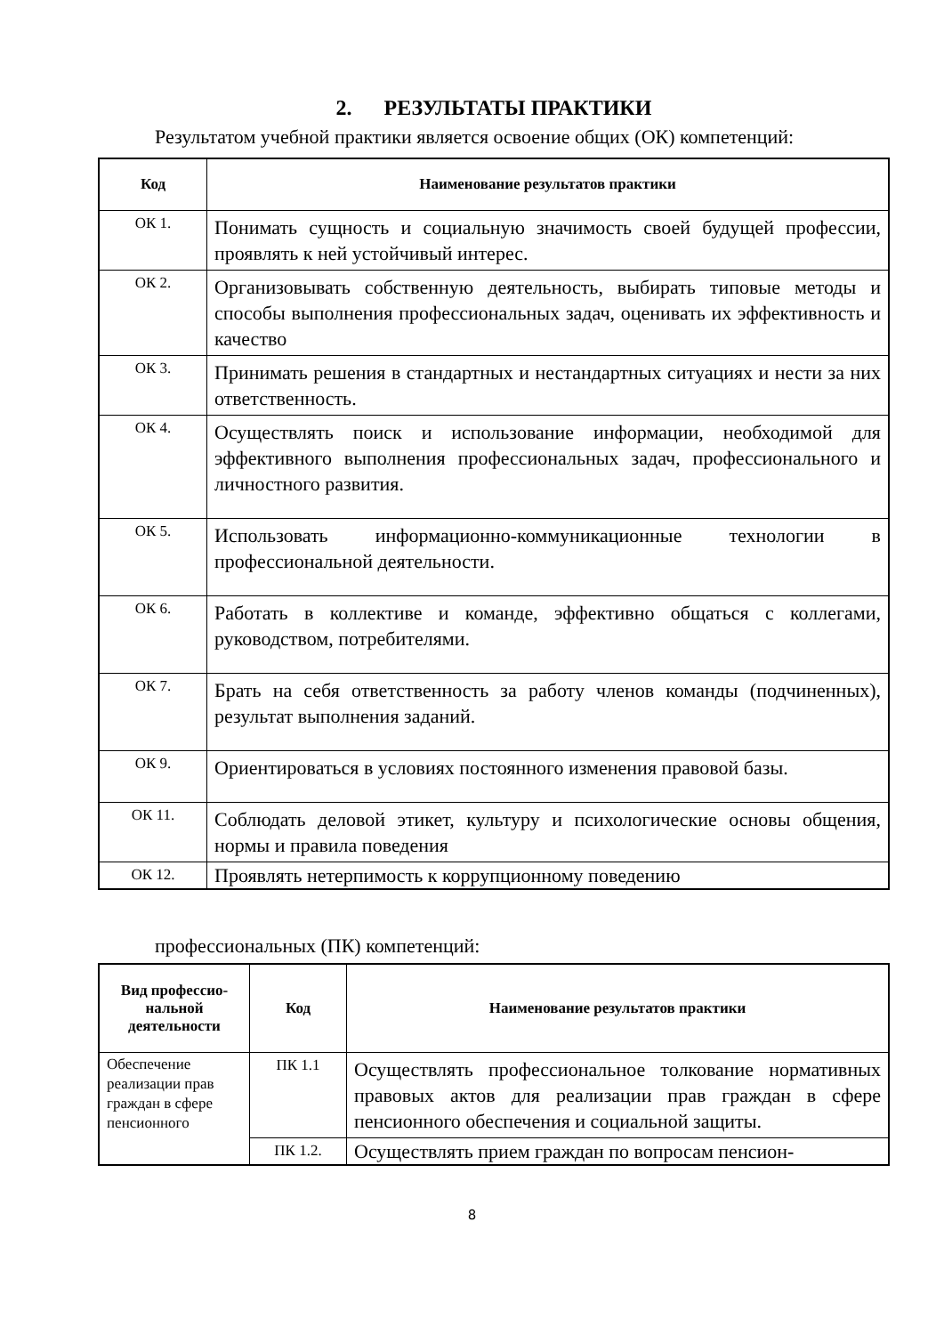2. РЕЗУЛЬТАТЫ ПРАКТИКИ
Результатом учебной практики является освоение общих (ОК) компетенций:
| Код | Наименование результатов практики |
| --- | --- |
| ОК 1. | Понимать сущность и социальную значимость своей будущей профессии, проявлять к ней устойчивый интерес. |
| ОК 2. | Организовывать собственную деятельность, выбирать типовые методы и способы выполнения профессиональных задач, оценивать их эффективность и качество |
| ОК 3. | Принимать решения в стандартных и нестандартных ситуациях и нести за них ответственность. |
| ОК 4. | Осуществлять поиск и использование информации, необходимой для эффективного выполнения профессиональных задач, профессионального и личностного развития. |
| ОК 5. | Использовать информационно-коммуникационные технологии в профессиональной деятельности. |
| ОК 6. | Работать в коллективе и команде, эффективно общаться с коллегами, руководством, потребителями. |
| ОК 7. | Брать на себя ответственность за работу членов команды (подчиненных), результат выполнения заданий. |
| ОК 9. | Ориентироваться в условиях постоянного изменения правовой базы. |
| ОК 11. | Соблюдать деловой этикет, культуру и психологические основы общения, нормы и правила поведения |
| ОК 12. | Проявлять нетерпимость к коррупционному поведению |
профессиональных (ПК) компетенций:
| Вид профессио-нальной деятельности | Код | Наименование результатов практики |
| --- | --- | --- |
| Обеспечение реализации прав граждан в сфере пенсионного | ПК 1.1 | Осуществлять профессиональное толкование нормативных правовых актов для реализации прав граждан в сфере пенсионного обеспечения и социальной защиты. |
| | ПК 1.2. | Осуществлять прием граждан по вопросам пенсион- |
8